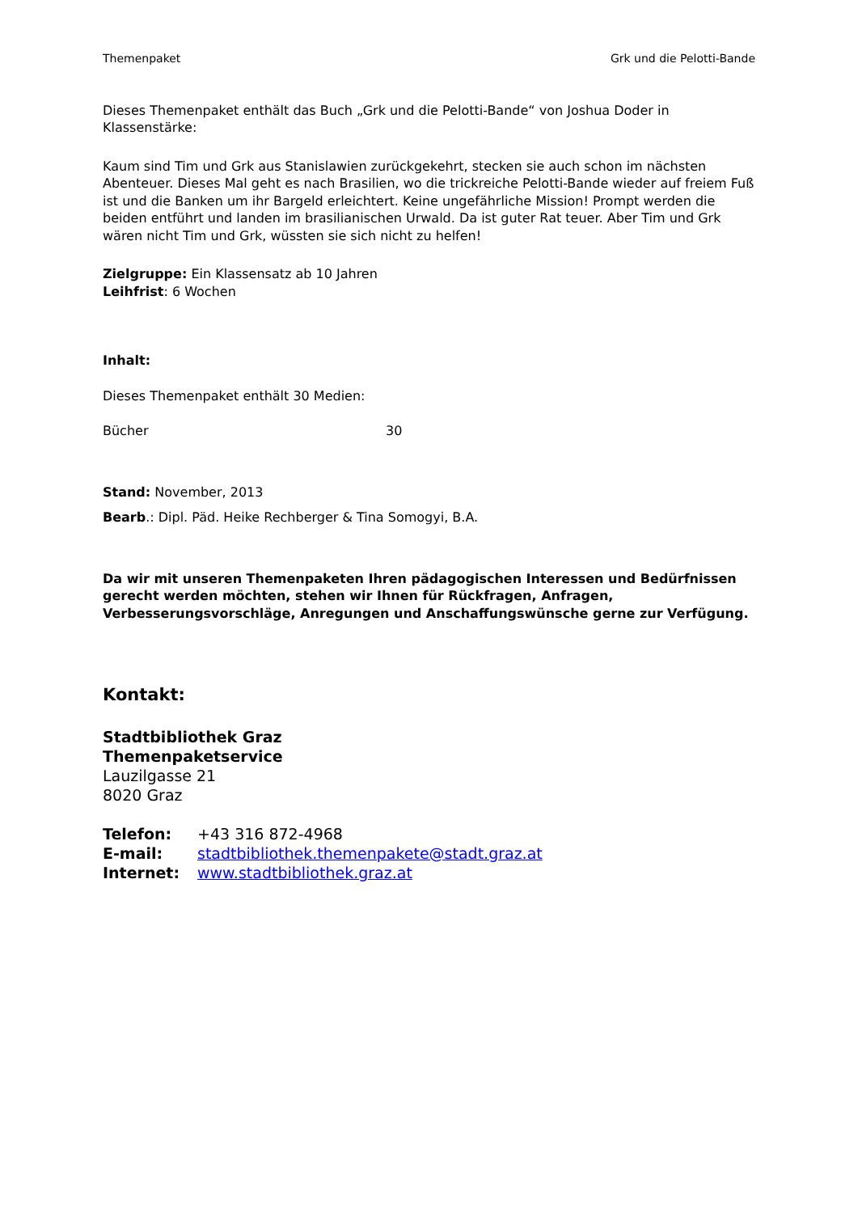Themenpaket Grk und die Pelotti-Bande
Dieses Themenpaket enthält das Buch „Grk und die Pelotti-Bande“ von Joshua Doder in Klassenstärke:
Kaum sind Tim und Grk aus Stanislawien zurückgekehrt, stecken sie auch schon im nächsten Abenteuer. Dieses Mal geht es nach Brasilien, wo die trickreiche Pelotti-Bande wieder auf freiem Fuß ist und die Banken um ihr Bargeld erleichtert. Keine ungefährliche Mission! Prompt werden die beiden entführt und landen im brasilianischen Urwald. Da ist guter Rat teuer. Aber Tim und Grk wären nicht Tim und Grk, wüssten sie sich nicht zu helfen!
Zielgruppe: Ein Klassensatz ab 10 Jahren
Leihfrist: 6 Wochen
Inhalt:
Dieses Themenpaket enthält 30 Medien:
Bücher 30
Stand: November, 2013
Bearb.: Dipl. Päd. Heike Rechberger & Tina Somogyi, B.A.
Da wir mit unseren Themenpaketen Ihren pädagogischen Interessen und Bedürfnissen gerecht werden möchten, stehen wir Ihnen für Rückfragen, Anfragen, Verbesserungsvorschläge, Anregungen und Anschaffungswünsche gerne zur Verfügung.
Kontakt:
Stadtbibliothek Graz
Themenpaketservice
Lauzilgasse 21
8020 Graz
| Telefon: | +43 316 872-4968 |
| E-mail: | stadtbibliothek.themenpakete@stadt.graz.at |
| Internet: | www.stadtbibliothek.graz.at |